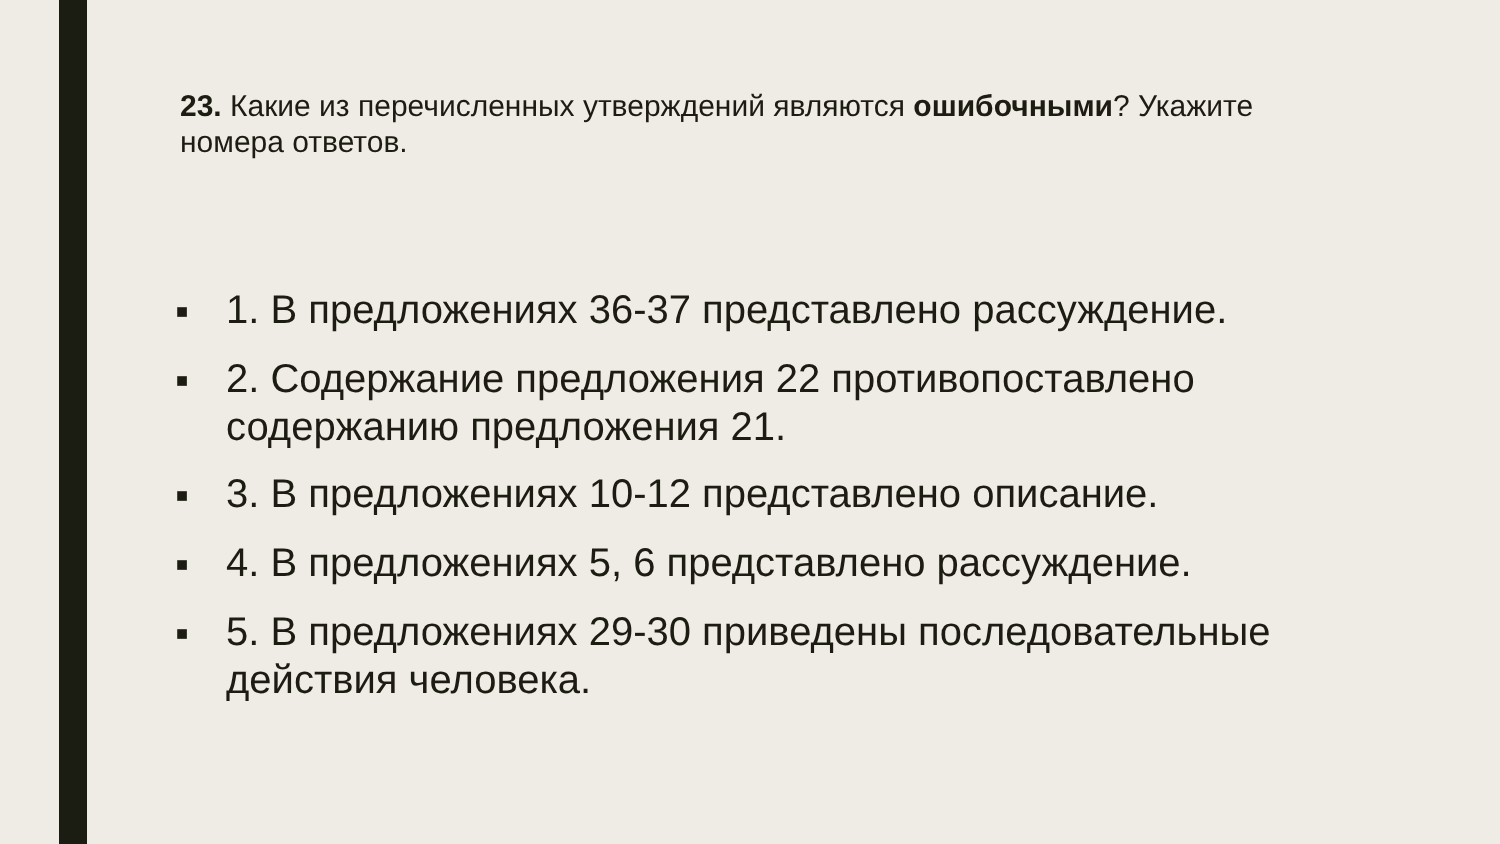23. Какие из перечисленных утверждений являются ошибочными? Укажите номера ответов.
■ 1. В предложениях 36-37 представлено рассуждение.
■ 2. Содержание предложения 22 противопоставлено содержанию предложения 21.
■ 3. В предложениях 10-12 представлено описание.
■ 4. В предложениях 5, 6 представлено рассуждение.
■ 5. В предложениях 29-30 приведены последовательные действия человека.